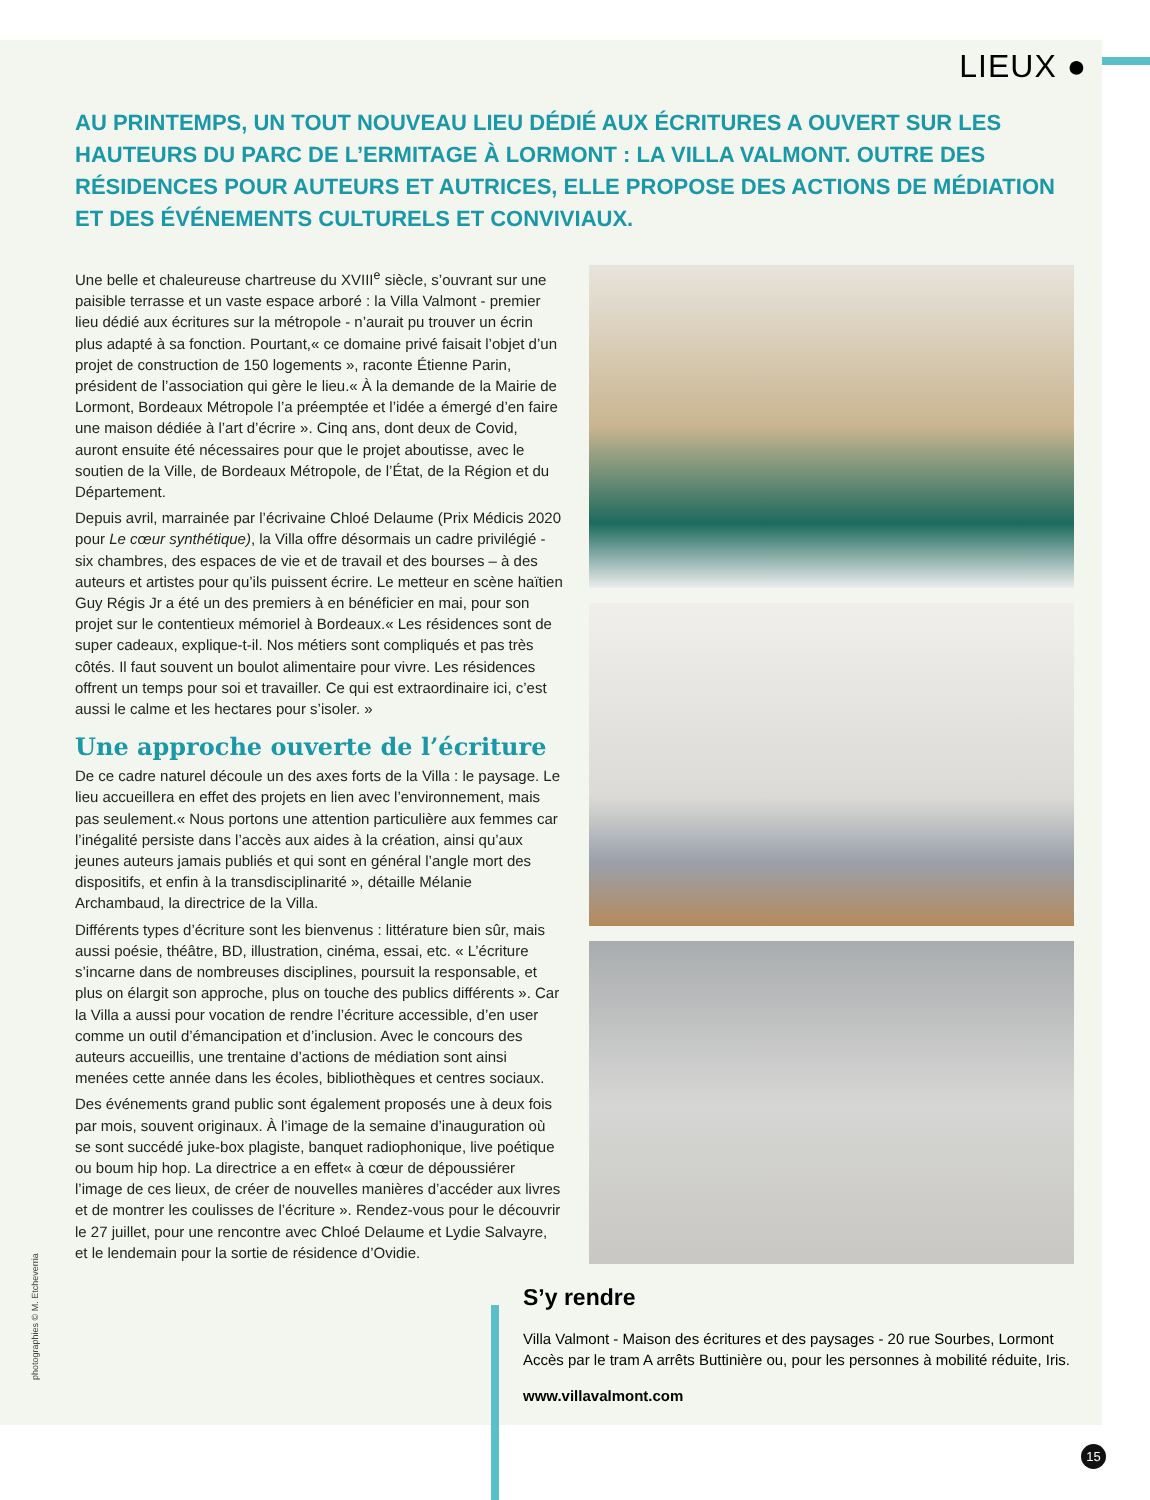LIEUX ●
AU PRINTEMPS, UN TOUT NOUVEAU LIEU DÉDIÉ AUX ÉCRITURES A OUVERT SUR LES HAUTEURS DU PARC DE L’ERMITAGE À LORMONT : LA VILLA VALMONT. OUTRE DES RÉSIDENCES POUR AUTEURS ET AUTRICES, ELLE PROPOSE DES ACTIONS DE MÉDIATION ET DES ÉVÉNEMENTS CULTURELS ET CONVIVIAUX.
Une belle et chaleureuse chartreuse du XVIII<sup>e</sup> siècle, s’ouvrant sur une paisible terrasse et un vaste espace arboré : la Villa Valmont - premier lieu dédié aux écritures sur la métropole - n’aurait pu trouver un écrin plus adapté à sa fonction. Pourtant,« ce domaine privé faisait l’objet d’un projet de construction de 150 logements », raconte Étienne Parin, président de l’association qui gère le lieu.« À la demande de la Mairie de Lormont, Bordeaux Métropole l’a préemptée et l’idée a émergé d’en faire une maison dédiée à l’art d’écrire ». Cinq ans, dont deux de Covid, auront ensuite été nécessaires pour que le projet aboutisse, avec le soutien de la Ville, de Bordeaux Métropole, de l’État, de la Région et du Département.
Depuis avril, marrainée par l’écrivaine Chloé Delaume (Prix Médicis 2020 pour Le cœur synthétique), la Villa offre désormais un cadre privilégié - six chambres, des espaces de vie et de travail et des bourses – à des auteurs et artistes pour qu’ils puissent écrire. Le metteur en scène haïtien Guy Régis Jr a été un des premiers à en bénéficier en mai, pour son projet sur le contentieux mémoriel à Bordeaux.« Les résidences sont de super cadeaux, explique-t-il. Nos métiers sont compliqués et pas très côtés. Il faut souvent un boulot alimentaire pour vivre. Les résidences offrent un temps pour soi et travailler. Ce qui est extraordinaire ici, c’est aussi le calme et les hectares pour s’isoler. »
Une approche ouverte de l’écriture
De ce cadre naturel découle un des axes forts de la Villa : le paysage. Le lieu accueillera en effet des projets en lien avec l’environnement, mais pas seulement.« Nous portons une attention particulière aux femmes car l’inégalité persiste dans l’accès aux aides à la création, ainsi qu’aux jeunes auteurs jamais publiés et qui sont en général l’angle mort des dispositifs, et enfin à la transdisciplinarité », détaille Mélanie Archambaud, la directrice de la Villa.
Différents types d’écriture sont les bienvenus : littérature bien sûr, mais aussi poésie, théâtre, BD, illustration, cinéma, essai, etc. « L’écriture s’incarne dans de nombreuses disciplines, poursuit la responsable, et plus on élargit son approche, plus on touche des publics différents ». Car la Villa a aussi pour vocation de rendre l’écriture accessible, d’en user comme un outil d’émancipation et d’inclusion. Avec le concours des auteurs accueillis, une trentaine d’actions de médiation sont ainsi menées cette année dans les écoles, bibliothèques et centres sociaux.
Des événements grand public sont également proposés une à deux fois par mois, souvent originaux. À l’image de la semaine d’inauguration où se sont succédé juke-box plagiste, banquet radiophonique, live poétique ou boum hip hop. La directrice a en effet« à cœur de dépoussiérer l’image de ces lieux, de créer de nouvelles manières d’accéder aux livres et de montrer les coulisses de l’écriture ». Rendez-vous pour le découvrir le 27 juillet, pour une rencontre avec Chloé Delaume et Lydie Salvayre, et le lendemain pour la sortie de résidence d’Ovidie.
S’y rendre
Villa Valmont - Maison des écritures et des paysages - 20 rue Sourbes, Lormont
Accès par le tram A arrêts Buttinière ou, pour les personnes à mobilité réduite, Iris.
www.villavalmont.com
photographies © M. Etcheverria
15